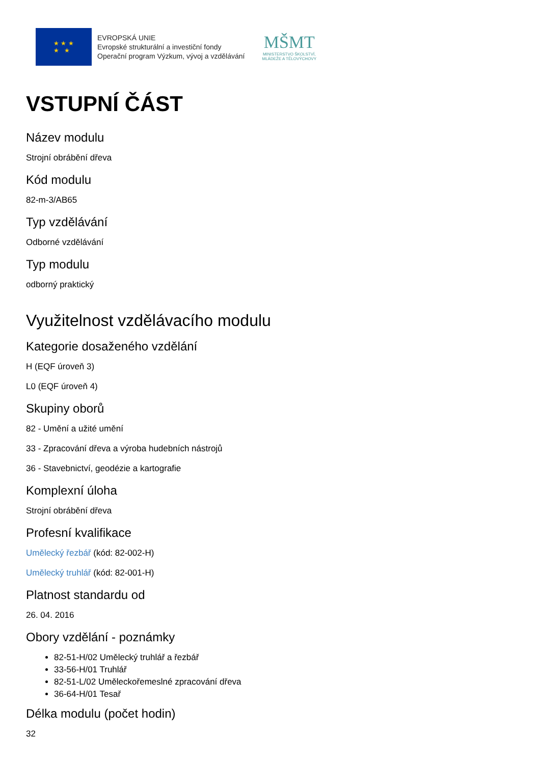★ ★ ★
★ ★
EVROPSKÁ UNIE
Evropské strukturální a investiční fondy
Operační program Výzkum, vývoj a vzdělávání
MŠMT
MINISTERSTVO ŠKOLSTVÍ,
MLÁDEŽE A TĚLOVÝCHOVY
VSTUPNÍ ČÁST
Název modulu
Strojní obrábění dřeva
Kód modulu
82-m-3/AB65
Typ vzdělávání
Odborné vzdělávání
Typ modulu
odborný praktický
Využitelnost vzdělávacího modulu
Kategorie dosaženého vzdělání
H (EQF úroveň 3)
L0 (EQF úroveň 4)
Skupiny oborů
82 - Umění a užité umění
33 - Zpracování dřeva a výroba hudebních nástrojů
36 - Stavebnictví, geodézie a kartografie
Komplexní úloha
Strojní obrábění dřeva
Profesní kvalifikace
Umělecký řezbář (kód: 82-002-H)
Umělecký truhlář (kód: 82-001-H)
Platnost standardu od
26. 04. 2016
Obory vzdělání - poznámky
82-51-H/02 Umělecký truhlář a řezbář
33-56-H/01 Truhlář
82-51-L/02 Uměleckořemeslné zpracování dřeva
36-64-H/01 Tesař
Délka modulu (počet hodin)
32